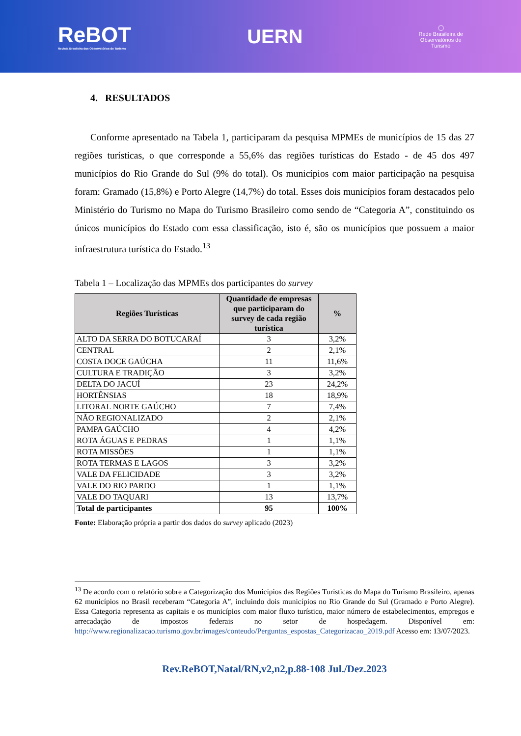ReBOT
Revista Brasileira dos Observatórios de Turismo
UERN
◯
Rede Brasileira de
Observatórios de
Turismo
4. RESULTADOS
Conforme apresentado na Tabela 1, participaram da pesquisa MPMEs de municípios de 15 das 27 regiões turísticas, o que corresponde a 55,6% das regiões turísticas do Estado - de 45 dos 497 municípios do Rio Grande do Sul (9% do total). Os municípios com maior participação na pesquisa foram: Gramado (15,8%) e Porto Alegre (14,7%) do total. Esses dois municípios foram destacados pelo Ministério do Turismo no Mapa do Turismo Brasileiro como sendo de “Categoria A”, constituindo os únicos municípios do Estado com essa classificação, isto é, são os municípios que possuem a maior infraestrutura turística do Estado.<sup>13</sup>
Tabela 1 – Localização das MPMEs dos participantes do survey
| Regiões Turísticas | Quantidade de empresas que participaram do survey de cada região turística | % |
| --- | --- | --- |
| ALTO DA SERRA DO BOTUCARAÍ | 3 | 3,2% |
| CENTRAL | 2 | 2,1% |
| COSTA DOCE GAÚCHA | 11 | 11,6% |
| CULTURA E TRADIÇÃO | 3 | 3,2% |
| DELTA DO JACUÍ | 23 | 24,2% |
| HORTÊNSIAS | 18 | 18,9% |
| LITORAL NORTE GAÚCHO | 7 | 7,4% |
| NÃO REGIONALIZADO | 2 | 2,1% |
| PAMPA GAÚCHO | 4 | 4,2% |
| ROTA ÁGUAS E PEDRAS | 1 | 1,1% |
| ROTA MISSÕES | 1 | 1,1% |
| ROTA TERMAS E LAGOS | 3 | 3,2% |
| VALE DA FELICIDADE | 3 | 3,2% |
| VALE DO RIO PARDO | 1 | 1,1% |
| VALE DO TAQUARI | 13 | 13,7% |
| Total de participantes | 95 | 100% |
Fonte: Elaboração própria a partir dos dados do survey aplicado (2023)
<sup>13</sup> De acordo com o relatório sobre a Categorização dos Municípios das Regiões Turísticas do Mapa do Turismo Brasileiro, apenas 62 municípios no Brasil receberam “Categoria A”, incluindo dois municípios no Rio Grande do Sul (Gramado e Porto Alegre). Essa Categoria representa as capitais e os municípios com maior fluxo turístico, maior número de estabelecimentos, empregos e arrecadação de impostos federais no setor de hospedagem. Disponível em: http://www.regionalizacao.turismo.gov.br/images/conteudo/Perguntas_espostas_Categorizacao_2019.pdf Acesso em: 13/07/2023.
Rev.ReBOT,Natal/RN,v2,n2,p.88-108 Jul./Dez.2023